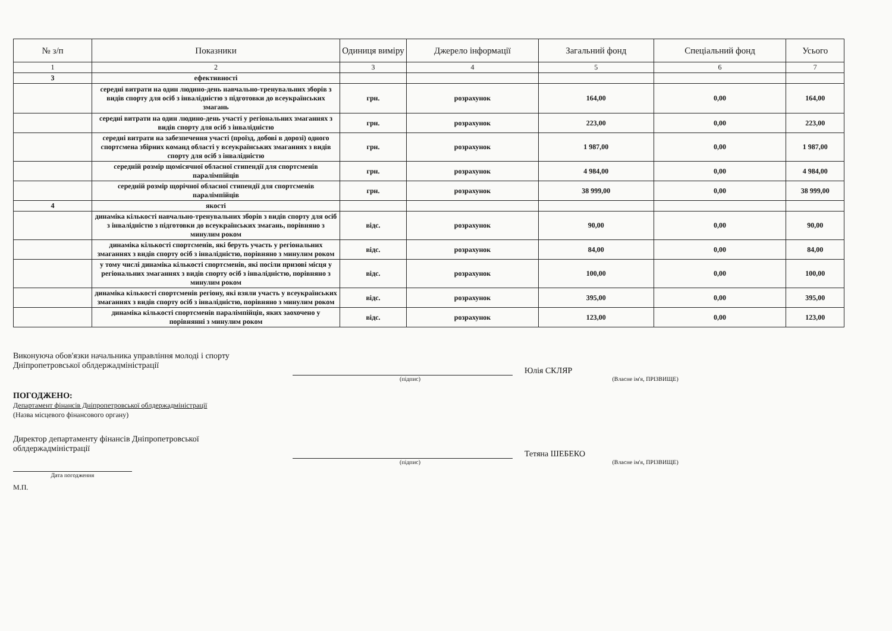| № з/п | Показники | Одиниця виміру | Джерело інформації | Загальний фонд | Спеціальний фонд | Усього |
| --- | --- | --- | --- | --- | --- | --- |
| 1 | 2 | 3 | 4 | 5 | 6 | 7 |
| 3 | ефективності | | | | | |
| | середні витрати на один людино-день навчально-тренувальних зборів з видів спорту для осіб з інвалідністю з підготовки до всеукраїнських змагань | грн. | розрахунок | 164,00 | 0,00 | 164,00 |
| | середні витрати на один людино-день участі у регіональних змаганнях з видів спорту для осіб з інвалідністю | грн. | розрахунок | 223,00 | 0,00 | 223,00 |
| | середні витрати на забезпечення участі (проїзд, добові в дорозі) одного спортсмена збірних команд області у всеукраїнських змаганнях з видів спорту для осіб з інвалідністю | грн. | розрахунок | 1 987,00 | 0,00 | 1 987,00 |
| | середній розмір щомісячної обласної стипендії для спортсменів паралімпійців | грн. | розрахунок | 4 984,00 | 0,00 | 4 984,00 |
| | середній розмір щорічної обласної стипендії для спортсменів паралімпійців | грн. | розрахунок | 38 999,00 | 0,00 | 38 999,00 |
| 4 | якості | | | | | |
| | динаміка кількості навчально-тренувальних зборів з видів спорту для осіб з інвалідністю з підготовки до всеукраїнських змагань, порівняно з минулим роком | відс. | розрахунок | 90,00 | 0,00 | 90,00 |
| | динаміка кількості спортсменів, які беруть участь у регіональних змаганнях з видів спорту осіб з інвалідністю, порівняно з минулим роком | відс. | розрахунок | 84,00 | 0,00 | 84,00 |
| | у тому числі динаміка кількості спортсменів, які посіли призові місця у регіональних змаганнях з видів спорту осіб з інвалідністю, порівняно з минулим роком | відс. | розрахунок | 100,00 | 0,00 | 100,00 |
| | динаміка кількості спортсменів регіону, які взяли участь у всеукраїнських змаганнях з видів спорту осіб з інвалідністю, порівняно з минулим роком | відс. | розрахунок | 395,00 | 0,00 | 395,00 |
| | динаміка кількості спортсменів паралімпійців, яких заохочено у порівнянні з минулим роком | відс. | розрахунок | 123,00 | 0,00 | 123,00 |
Виконуюча обов'язки начальника управління молоді і спорту
Дніпропетровської облдержадміністрації
Юлія СКЛЯР
(підпис) (Власне ім'я, ПРІЗВИЩЕ)
ПОГОДЖЕНО:
Департамент фінансів Дніпропетровської облдержадміністрації
(Назва місцевого фінансового органу)
Директор департаменту фінансів Дніпропетровської
облдержадміністрації
Тетяна ШЕБЕКО
(підпис) (Власне ім'я, ПРІЗВИЩЕ)
Дата погодження
М.П.